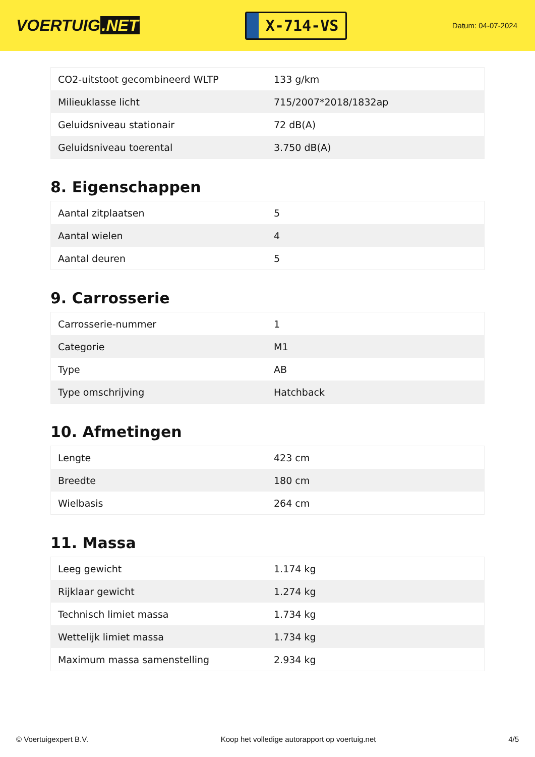VOERTUIG.NET
X-714-VS
Datum: 04-07-2024
| CO2-uitstoot gecombineerd WLTP | 133 g/km |
| Milieuklasse licht | 715/2007*2018/1832ap |
| Geluidsniveau stationair | 72 dB(A) |
| Geluidsniveau toerental | 3.750 dB(A) |
8. Eigenschappen
| Aantal zitplaatsen | 5 |
| Aantal wielen | 4 |
| Aantal deuren | 5 |
9. Carrosserie
| Carrosserie-nummer | 1 |
| Categorie | M1 |
| Type | AB |
| Type omschrijving | Hatchback |
10. Afmetingen
| Lengte | 423 cm |
| Breedte | 180 cm |
| Wielbasis | 264 cm |
11. Massa
| Leeg gewicht | 1.174 kg |
| Rijklaar gewicht | 1.274 kg |
| Technisch limiet massa | 1.734 kg |
| Wettelijk limiet massa | 1.734 kg |
| Maximum massa samenstelling | 2.934 kg |
© Voertuigexpert B.V. Koop het volledige autorapport op voertuig.net 4/5